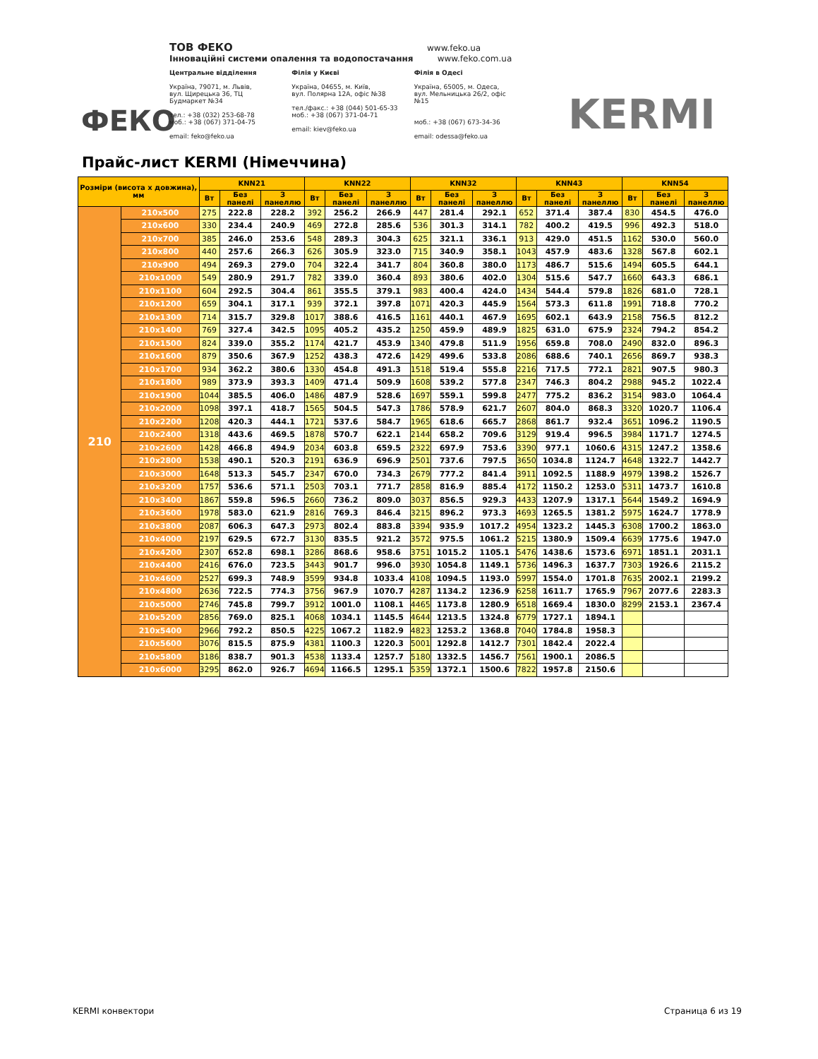ФЕКО
ТОВ ФЕКО www.feko.ua
Інноваційні системи опалення та водопостачання www.feko.com.ua
Центральне відділення
Україна, 79071, м. Львів,
вул. Щирецька 36, ТЦ Будмаркет №34
тел.: +38 (032) 253-68-78
моб.: +38 (067) 371-04-75
email: feko@feko.ua
Філія у Києві
Україна, 04655, м. Київ,
вул. Полярна 12А, офіс №38
тел./факс.: +38 (044) 501-65-33
моб.: +38 (067) 371-04-71
email: kiev@feko.ua
Філія в Одесі
Україна, 65005, м. Одеса,
вул. Мельницька 26/2, офіс №15
моб.: +38 (067) 673-34-36
email: odessa@feko.ua
KERMI
Прайс-лист KERMI (Німеччина)
| Розміри (висота x довжина), мм | | KNN21 | | | KNN22 | | | KNN32 | | | KNN43 | | | KNN54 | | |
| --- | --- | --- | --- | --- | --- | --- | --- | --- | --- | --- | --- | --- | --- | --- | --- | --- |
| | | Вт | Без панелі | З панеллю | Вт | Без панелі | З панеллю | Вт | Без панелі | З панеллю | Вт | Без панелі | З панеллю | Вт | Без панелі | З панеллю |
| 210 | 210x500 | 275 | 222.8 | 228.2 | 392 | 256.2 | 266.9 | 447 | 281.4 | 292.1 | 652 | 371.4 | 387.4 | 830 | 454.5 | 476.0 |
| | 210x600 | 330 | 234.4 | 240.9 | 469 | 272.8 | 285.6 | 536 | 301.3 | 314.1 | 782 | 400.2 | 419.5 | 996 | 492.3 | 518.0 |
| | 210x700 | 385 | 246.0 | 253.6 | 548 | 289.3 | 304.3 | 625 | 321.1 | 336.1 | 913 | 429.0 | 451.5 | 1162 | 530.0 | 560.0 |
| | 210x800 | 440 | 257.6 | 266.3 | 626 | 305.9 | 323.0 | 715 | 340.9 | 358.1 | 1043 | 457.9 | 483.6 | 1328 | 567.8 | 602.1 |
| | 210x900 | 494 | 269.3 | 279.0 | 704 | 322.4 | 341.7 | 804 | 360.8 | 380.0 | 1173 | 486.7 | 515.6 | 1494 | 605.5 | 644.1 |
| | 210x1000 | 549 | 280.9 | 291.7 | 782 | 339.0 | 360.4 | 893 | 380.6 | 402.0 | 1304 | 515.6 | 547.7 | 1660 | 643.3 | 686.1 |
| | 210x1100 | 604 | 292.5 | 304.4 | 861 | 355.5 | 379.1 | 983 | 400.4 | 424.0 | 1434 | 544.4 | 579.8 | 1826 | 681.0 | 728.1 |
| | 210x1200 | 659 | 304.1 | 317.1 | 939 | 372.1 | 397.8 | 1071 | 420.3 | 445.9 | 1564 | 573.3 | 611.8 | 1991 | 718.8 | 770.2 |
| | 210x1300 | 714 | 315.7 | 329.8 | 1017 | 388.6 | 416.5 | 1161 | 440.1 | 467.9 | 1695 | 602.1 | 643.9 | 2158 | 756.5 | 812.2 |
| | 210x1400 | 769 | 327.4 | 342.5 | 1095 | 405.2 | 435.2 | 1250 | 459.9 | 489.9 | 1825 | 631.0 | 675.9 | 2324 | 794.2 | 854.2 |
| | 210x1500 | 824 | 339.0 | 355.2 | 1174 | 421.7 | 453.9 | 1340 | 479.8 | 511.9 | 1956 | 659.8 | 708.0 | 2490 | 832.0 | 896.3 |
| | 210x1600 | 879 | 350.6 | 367.9 | 1252 | 438.3 | 472.6 | 1429 | 499.6 | 533.8 | 2086 | 688.6 | 740.1 | 2656 | 869.7 | 938.3 |
| | 210x1700 | 934 | 362.2 | 380.6 | 1330 | 454.8 | 491.3 | 1518 | 519.4 | 555.8 | 2216 | 717.5 | 772.1 | 2821 | 907.5 | 980.3 |
| | 210x1800 | 989 | 373.9 | 393.3 | 1409 | 471.4 | 509.9 | 1608 | 539.2 | 577.8 | 2347 | 746.3 | 804.2 | 2988 | 945.2 | 1022.4 |
| | 210x1900 | 1044 | 385.5 | 406.0 | 1486 | 487.9 | 528.6 | 1697 | 559.1 | 599.8 | 2477 | 775.2 | 836.2 | 3154 | 983.0 | 1064.4 |
| | 210x2000 | 1098 | 397.1 | 418.7 | 1565 | 504.5 | 547.3 | 1786 | 578.9 | 621.7 | 2607 | 804.0 | 868.3 | 3320 | 1020.7 | 1106.4 |
| | 210x2200 | 1208 | 420.3 | 444.1 | 1721 | 537.6 | 584.7 | 1965 | 618.6 | 665.7 | 2868 | 861.7 | 932.4 | 3651 | 1096.2 | 1190.5 |
| | 210x2400 | 1318 | 443.6 | 469.5 | 1878 | 570.7 | 622.1 | 2144 | 658.2 | 709.6 | 3129 | 919.4 | 996.5 | 3984 | 1171.7 | 1274.5 |
| | 210x2600 | 1428 | 466.8 | 494.9 | 2034 | 603.8 | 659.5 | 2322 | 697.9 | 753.6 | 3390 | 977.1 | 1060.6 | 4315 | 1247.2 | 1358.6 |
| | 210x2800 | 1538 | 490.1 | 520.3 | 2191 | 636.9 | 696.9 | 2501 | 737.6 | 797.5 | 3650 | 1034.8 | 1124.7 | 4648 | 1322.7 | 1442.7 |
| | 210x3000 | 1648 | 513.3 | 545.7 | 2347 | 670.0 | 734.3 | 2679 | 777.2 | 841.4 | 3911 | 1092.5 | 1188.9 | 4979 | 1398.2 | 1526.7 |
| | 210x3200 | 1757 | 536.6 | 571.1 | 2503 | 703.1 | 771.7 | 2858 | 816.9 | 885.4 | 4172 | 1150.2 | 1253.0 | 5311 | 1473.7 | 1610.8 |
| | 210x3400 | 1867 | 559.8 | 596.5 | 2660 | 736.2 | 809.0 | 3037 | 856.5 | 929.3 | 4433 | 1207.9 | 1317.1 | 5644 | 1549.2 | 1694.9 |
| | 210x3600 | 1978 | 583.0 | 621.9 | 2816 | 769.3 | 846.4 | 3215 | 896.2 | 973.3 | 4693 | 1265.5 | 1381.2 | 5975 | 1624.7 | 1778.9 |
| | 210x3800 | 2087 | 606.3 | 647.3 | 2973 | 802.4 | 883.8 | 3394 | 935.9 | 1017.2 | 4954 | 1323.2 | 1445.3 | 6308 | 1700.2 | 1863.0 |
| | 210x4000 | 2197 | 629.5 | 672.7 | 3130 | 835.5 | 921.2 | 3572 | 975.5 | 1061.2 | 5215 | 1380.9 | 1509.4 | 6639 | 1775.6 | 1947.0 |
| | 210x4200 | 2307 | 652.8 | 698.1 | 3286 | 868.6 | 958.6 | 3751 | 1015.2 | 1105.1 | 5476 | 1438.6 | 1573.6 | 6971 | 1851.1 | 2031.1 |
| | 210x4400 | 2416 | 676.0 | 723.5 | 3443 | 901.7 | 996.0 | 3930 | 1054.8 | 1149.1 | 5736 | 1496.3 | 1637.7 | 7303 | 1926.6 | 2115.2 |
| | 210x4600 | 2527 | 699.3 | 748.9 | 3599 | 934.8 | 1033.4 | 4108 | 1094.5 | 1193.0 | 5997 | 1554.0 | 1701.8 | 7635 | 2002.1 | 2199.2 |
| | 210x4800 | 2636 | 722.5 | 774.3 | 3756 | 967.9 | 1070.7 | 4287 | 1134.2 | 1236.9 | 6258 | 1611.7 | 1765.9 | 7967 | 2077.6 | 2283.3 |
| | 210x5000 | 2746 | 745.8 | 799.7 | 3912 | 1001.0 | 1108.1 | 4465 | 1173.8 | 1280.9 | 6518 | 1669.4 | 1830.0 | 8299 | 2153.1 | 2367.4 |
| | 210x5200 | 2856 | 769.0 | 825.1 | 4068 | 1034.1 | 1145.5 | 4644 | 1213.5 | 1324.8 | 6779 | 1727.1 | 1894.1 | | | |
| | 210x5400 | 2966 | 792.2 | 850.5 | 4225 | 1067.2 | 1182.9 | 4823 | 1253.2 | 1368.8 | 7040 | 1784.8 | 1958.3 | | | |
| | 210x5600 | 3076 | 815.5 | 875.9 | 4381 | 1100.3 | 1220.3 | 5001 | 1292.8 | 1412.7 | 7301 | 1842.4 | 2022.4 | | | |
| | 210x5800 | 3186 | 838.7 | 901.3 | 4538 | 1133.4 | 1257.7 | 5180 | 1332.5 | 1456.7 | 7561 | 1900.1 | 2086.5 | | | |
| | 210x6000 | 3295 | 862.0 | 926.7 | 4694 | 1166.5 | 1295.1 | 5359 | 1372.1 | 1500.6 | 7822 | 1957.8 | 2150.6 | | | |
KERMI конвектори Страница 6 из 19